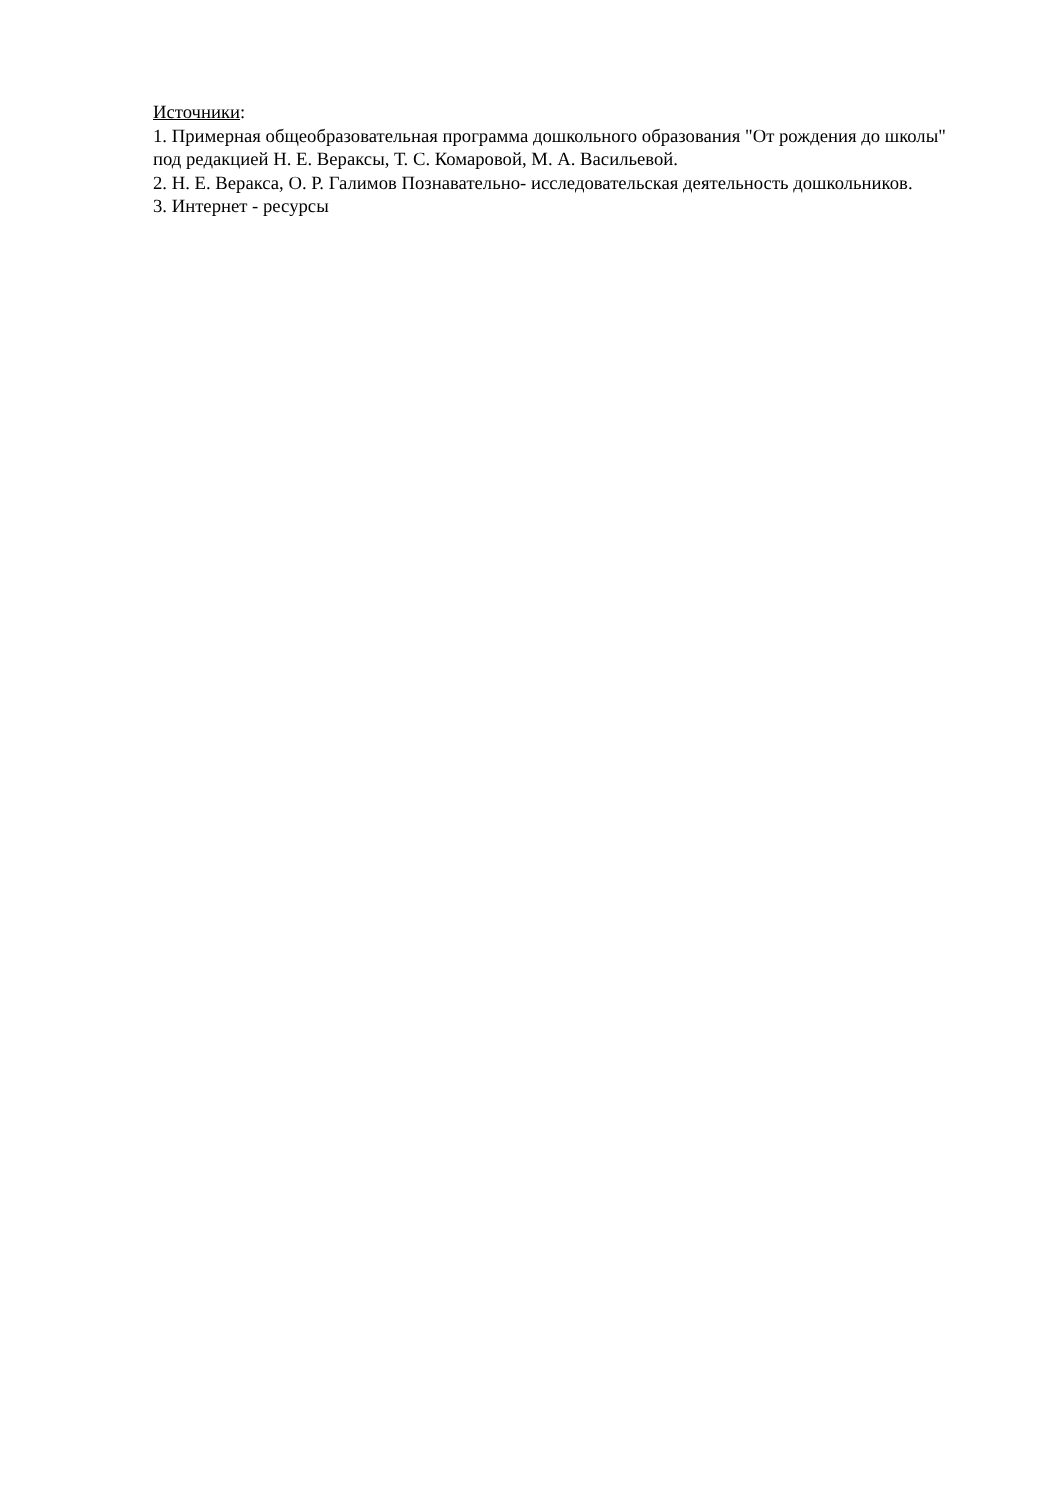Источники:
1. Примерная общеобразовательная программа дошкольного образования "От рождения до школы" под редакцией Н. Е. Вераксы, Т. С. Комаровой, М. А. Васильевой.
2. Н. Е. Веракса, О. Р. Галимов Познавательно- исследовательская деятельность дошкольников.
3. Интернет - ресурсы